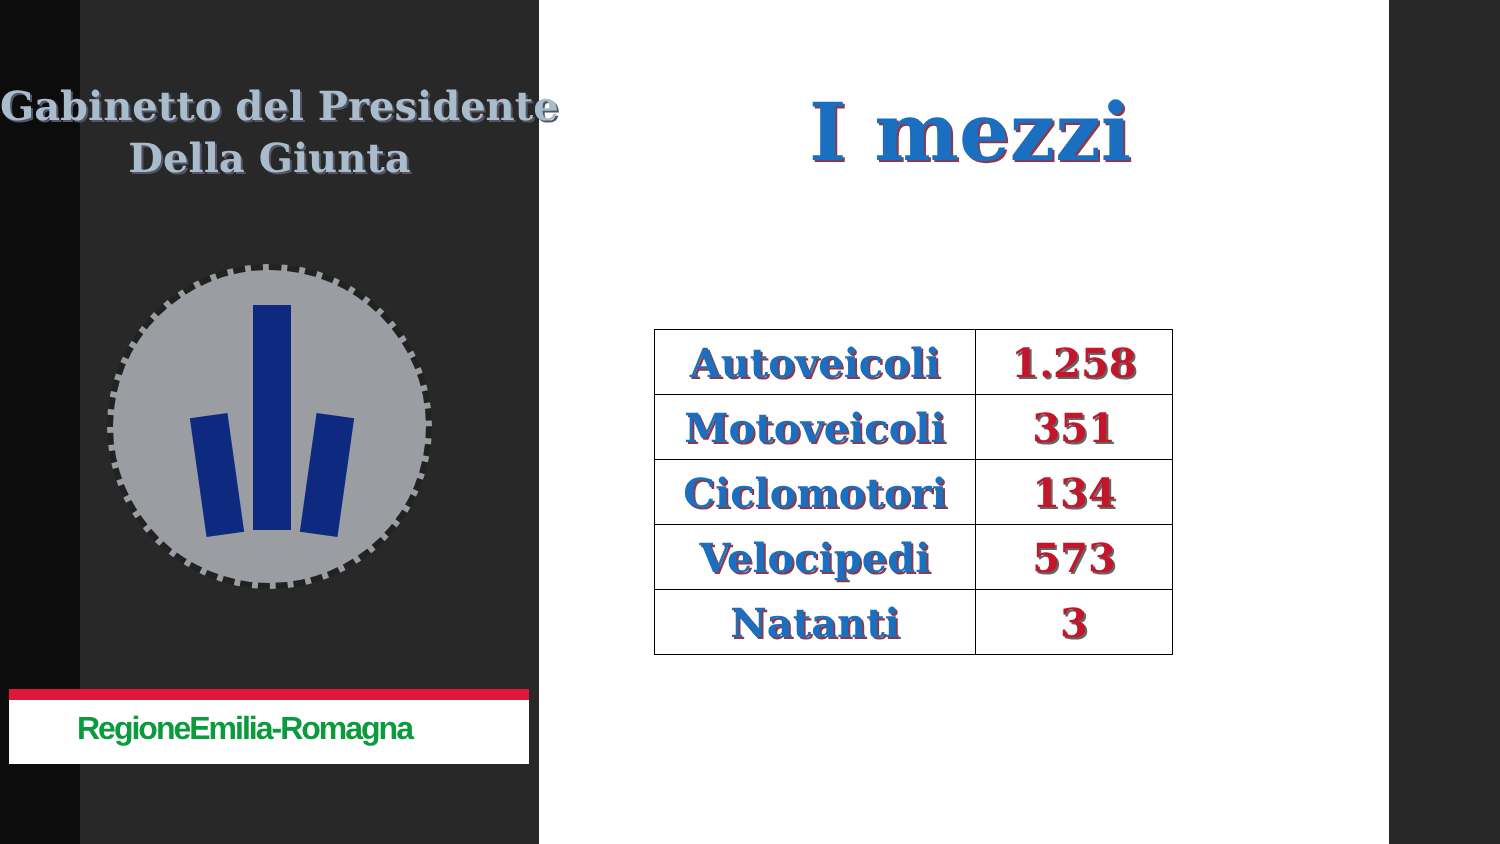Gabinetto del Presidente
Della Giunta
RegioneEmilia-Romagna
I mezzi
| Autoveicoli | 1.258 |
| Motoveicoli | 351 |
| Ciclomotori | 134 |
| Velocipedi | 573 |
| Natanti | 3 |